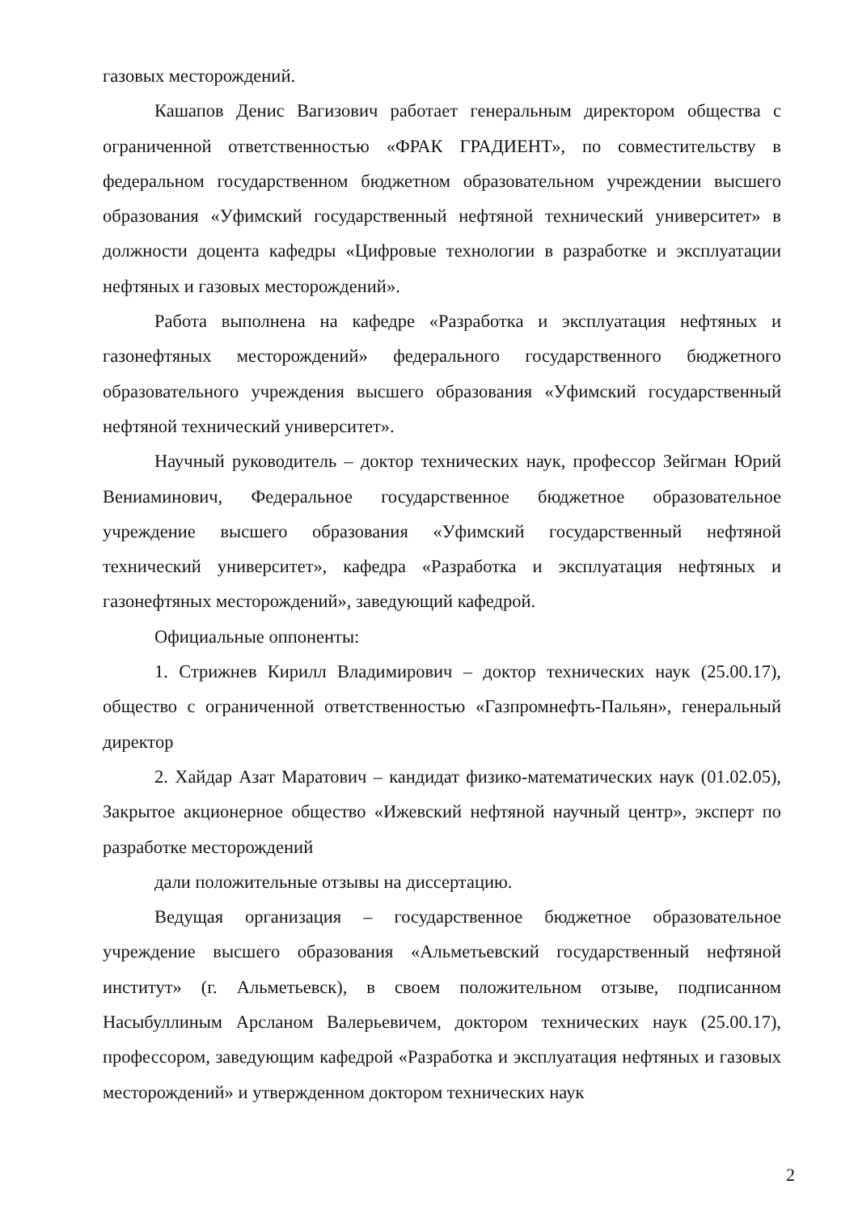газовых месторождений.
Кашапов Денис Вагизович работает генеральным директором общества с ограниченной ответственностью «ФРАК ГРАДИЕНТ», по совместительству в федеральном государственном бюджетном образовательном учреждении высшего образования «Уфимский государственный нефтяной технический университет» в должности доцента кафедры «Цифровые технологии в разработке и эксплуатации нефтяных и газовых месторождений».
Работа выполнена на кафедре «Разработка и эксплуатация нефтяных и газонефтяных месторождений» федерального государственного бюджетного образовательного учреждения высшего образования «Уфимский государственный нефтяной технический университет».
Научный руководитель – доктор технических наук, профессор Зейгман Юрий Вениаминович, Федеральное государственное бюджетное образовательное учреждение высшего образования «Уфимский государственный нефтяной технический университет», кафедра «Разработка и эксплуатация нефтяных и газонефтяных месторождений», заведующий кафедрой.
Официальные оппоненты:
1. Стрижнев Кирилл Владимирович – доктор технических наук (25.00.17), общество с ограниченной ответственностью «Газпромнефть-Пальян», генеральный директор
2. Хайдар Азат Маратович – кандидат физико-математических наук (01.02.05), Закрытое акционерное общество «Ижевский нефтяной научный центр», эксперт по разработке месторождений
дали положительные отзывы на диссертацию.
Ведущая организация – государственное бюджетное образовательное учреждение высшего образования «Альметьевский государственный нефтяной институт» (г. Альметьевск), в своем положительном отзыве, подписанном Насыбуллиным Арсланом Валерьевичем, доктором технических наук (25.00.17), профессором, заведующим кафедрой «Разработка и эксплуатация нефтяных и газовых месторождений» и утвержденном доктором технических наук
2